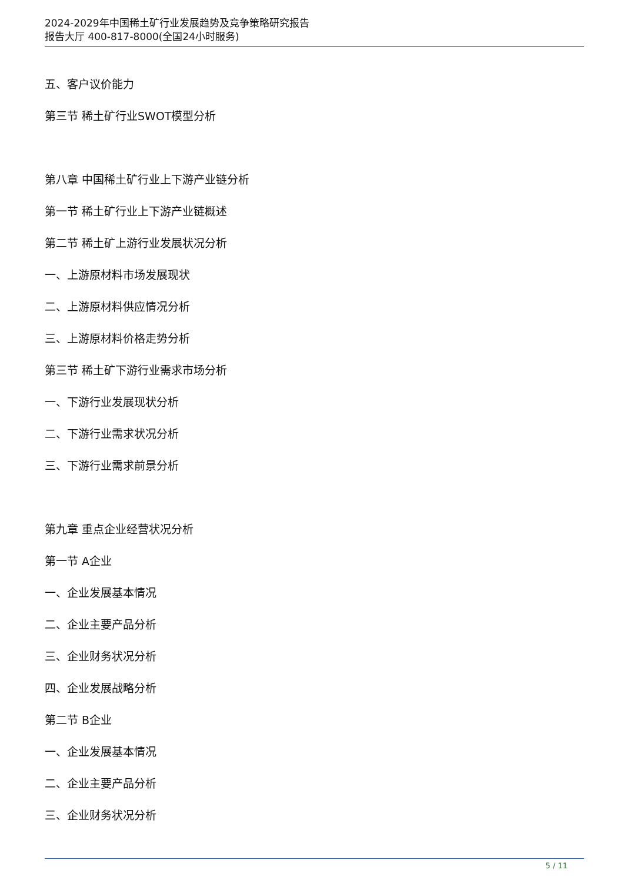2024-2029年中国稀土矿行业发展趋势及竞争策略研究报告
报告大厅 400-817-8000(全国24小时服务)
五、客户议价能力
第三节 稀土矿行业SWOT模型分析
第八章 中国稀土矿行业上下游产业链分析
第一节 稀土矿行业上下游产业链概述
第二节 稀土矿上游行业发展状况分析
一、上游原材料市场发展现状
二、上游原材料供应情况分析
三、上游原材料价格走势分析
第三节 稀土矿下游行业需求市场分析
一、下游行业发展现状分析
二、下游行业需求状况分析
三、下游行业需求前景分析
第九章 重点企业经营状况分析
第一节 A企业
一、企业发展基本情况
二、企业主要产品分析
三、企业财务状况分析
四、企业发展战略分析
第二节 B企业
一、企业发展基本情况
二、企业主要产品分析
三、企业财务状况分析
5 / 11